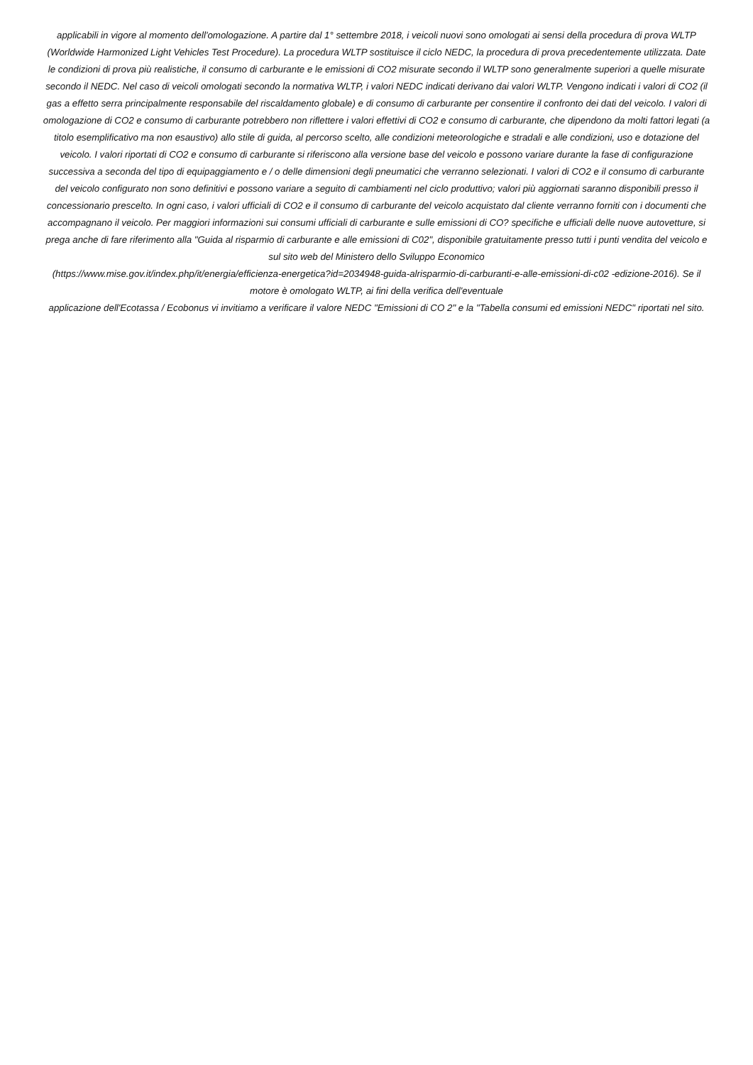applicabili in vigore al momento dell'omologazione. A partire dal 1° settembre 2018, i veicoli nuovi sono omologati ai sensi della procedura di prova WLTP (Worldwide Harmonized Light Vehicles Test Procedure). La procedura WLTP sostituisce il ciclo NEDC, la procedura di prova precedentemente utilizzata. Date le condizioni di prova più realistiche, il consumo di carburante e le emissioni di CO2 misurate secondo il WLTP sono generalmente superiori a quelle misurate secondo il NEDC. Nel caso di veicoli omologati secondo la normativa WLTP, i valori NEDC indicati derivano dai valori WLTP. Vengono indicati i valori di CO2 (il gas a effetto serra principalmente responsabile del riscaldamento globale) e di consumo di carburante per consentire il confronto dei dati del veicolo. I valori di omologazione di CO2 e consumo di carburante potrebbero non riflettere i valori effettivi di CO2 e consumo di carburante, che dipendono da molti fattori legati (a titolo esemplificativo ma non esaustivo) allo stile di guida, al percorso scelto, alle condizioni meteorologiche e stradali e alle condizioni, uso e dotazione del veicolo. I valori riportati di CO2 e consumo di carburante si riferiscono alla versione base del veicolo e possono variare durante la fase di configurazione successiva a seconda del tipo di equipaggiamento e / o delle dimensioni degli pneumatici che verranno selezionati. I valori di CO2 e il consumo di carburante del veicolo configurato non sono definitivi e possono variare a seguito di cambiamenti nel ciclo produttivo; valori più aggiornati saranno disponibili presso il concessionario prescelto. In ogni caso, i valori ufficiali di CO2 e il consumo di carburante del veicolo acquistato dal cliente verranno forniti con i documenti che accompagnano il veicolo. Per maggiori informazioni sui consumi ufficiali di carburante e sulle emissioni di CO? specifiche e ufficiali delle nuove autovetture, si prega anche di fare riferimento alla "Guida al risparmio di carburante e alle emissioni di C02", disponibile gratuitamente presso tutti i punti vendita del veicolo e sul sito web del Ministero dello Sviluppo Economico
(https://www.mise.gov.it/index.php/it/energia/efficienza-energetica?id=2034948-guida-alrisparmio-di-carburanti-e-alle-emissioni-di-c02 -edizione-2016). Se il motore è omologato WLTP, ai fini della verifica dell'eventuale
applicazione dell'Ecotassa / Ecobonus vi invitiamo a verificare il valore NEDC "Emissioni di CO 2" e la "Tabella consumi ed emissioni NEDC" riportati nel sito.